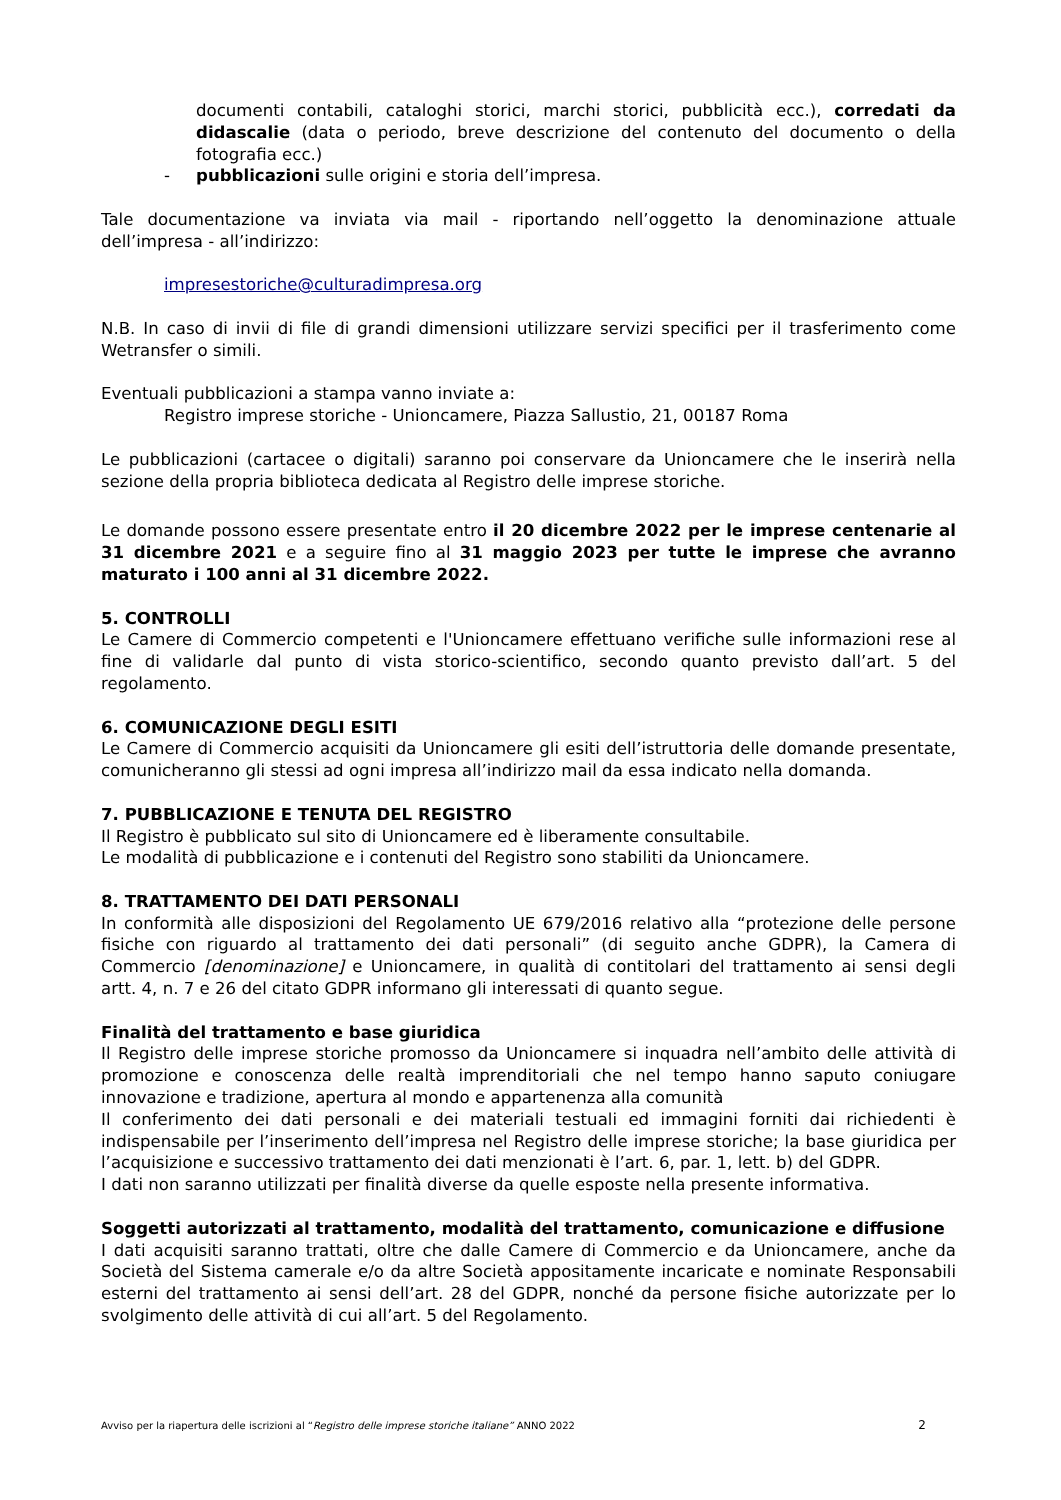documenti contabili, cataloghi storici, marchi storici, pubblicità ecc.), corredati da didascalie (data o periodo, breve descrizione del contenuto del documento o della fotografia ecc.)
- pubblicazioni sulle origini e storia dell’impresa.
Tale documentazione va inviata via mail - riportando nell’oggetto la denominazione attuale dell’impresa - all’indirizzo:
impresestoriche@culturadimpresa.org
N.B. In caso di invii di file di grandi dimensioni utilizzare servizi specifici per il trasferimento come Wetransfer o simili.
Eventuali pubblicazioni a stampa vanno inviate a:
Registro imprese storiche - Unioncamere, Piazza Sallustio, 21, 00187 Roma
Le pubblicazioni (cartacee o digitali) saranno poi conservare da Unioncamere che le inserirà nella sezione della propria biblioteca dedicata al Registro delle imprese storiche.
Le domande possono essere presentate entro il 20 dicembre 2022 per le imprese centenarie al 31 dicembre 2021 e a seguire fino al 31 maggio 2023 per tutte le imprese che avranno maturato i 100 anni al 31 dicembre 2022.
5. CONTROLLI
Le Camere di Commercio competenti e l'Unioncamere effettuano verifiche sulle informazioni rese al fine di validarle dal punto di vista storico-scientifico, secondo quanto previsto dall’art. 5 del regolamento.
6. COMUNICAZIONE DEGLI ESITI
Le Camere di Commercio acquisiti da Unioncamere gli esiti dell’istruttoria delle domande presentate, comunicheranno gli stessi ad ogni impresa all’indirizzo mail da essa indicato nella domanda.
7. PUBBLICAZIONE E TENUTA DEL REGISTRO
Il Registro è pubblicato sul sito di Unioncamere ed è liberamente consultabile.
Le modalità di pubblicazione e i contenuti del Registro sono stabiliti da Unioncamere.
8. TRATTAMENTO DEI DATI PERSONALI
In conformità alle disposizioni del Regolamento UE 679/2016 relativo alla “protezione delle persone fisiche con riguardo al trattamento dei dati personali” (di seguito anche GDPR), la Camera di Commercio [denominazione] e Unioncamere, in qualità di contitolari del trattamento ai sensi degli artt. 4, n. 7 e 26 del citato GDPR informano gli interessati di quanto segue.
Finalità del trattamento e base giuridica
Il Registro delle imprese storiche promosso da Unioncamere si inquadra nell’ambito delle attività di promozione e conoscenza delle realtà imprenditoriali che nel tempo hanno saputo coniugare innovazione e tradizione, apertura al mondo e appartenenza alla comunità
Il conferimento dei dati personali e dei materiali testuali ed immagini forniti dai richiedenti è indispensabile per l’inserimento dell’impresa nel Registro delle imprese storiche; la base giuridica per l’acquisizione e successivo trattamento dei dati menzionati è l’art. 6, par. 1, lett. b) del GDPR.
I dati non saranno utilizzati per finalità diverse da quelle esposte nella presente informativa.
Soggetti autorizzati al trattamento, modalità del trattamento, comunicazione e diffusione
I dati acquisiti saranno trattati, oltre che dalle Camere di Commercio e da Unioncamere, anche da Società del Sistema camerale e/o da altre Società appositamente incaricate e nominate Responsabili esterni del trattamento ai sensi dell’art. 28 del GDPR, nonché da persone fisiche autorizzate per lo svolgimento delle attività di cui all’art. 5 del Regolamento.
Avviso per la riapertura delle iscrizioni al “Registro delle imprese storiche italiane” ANNO 2022 2